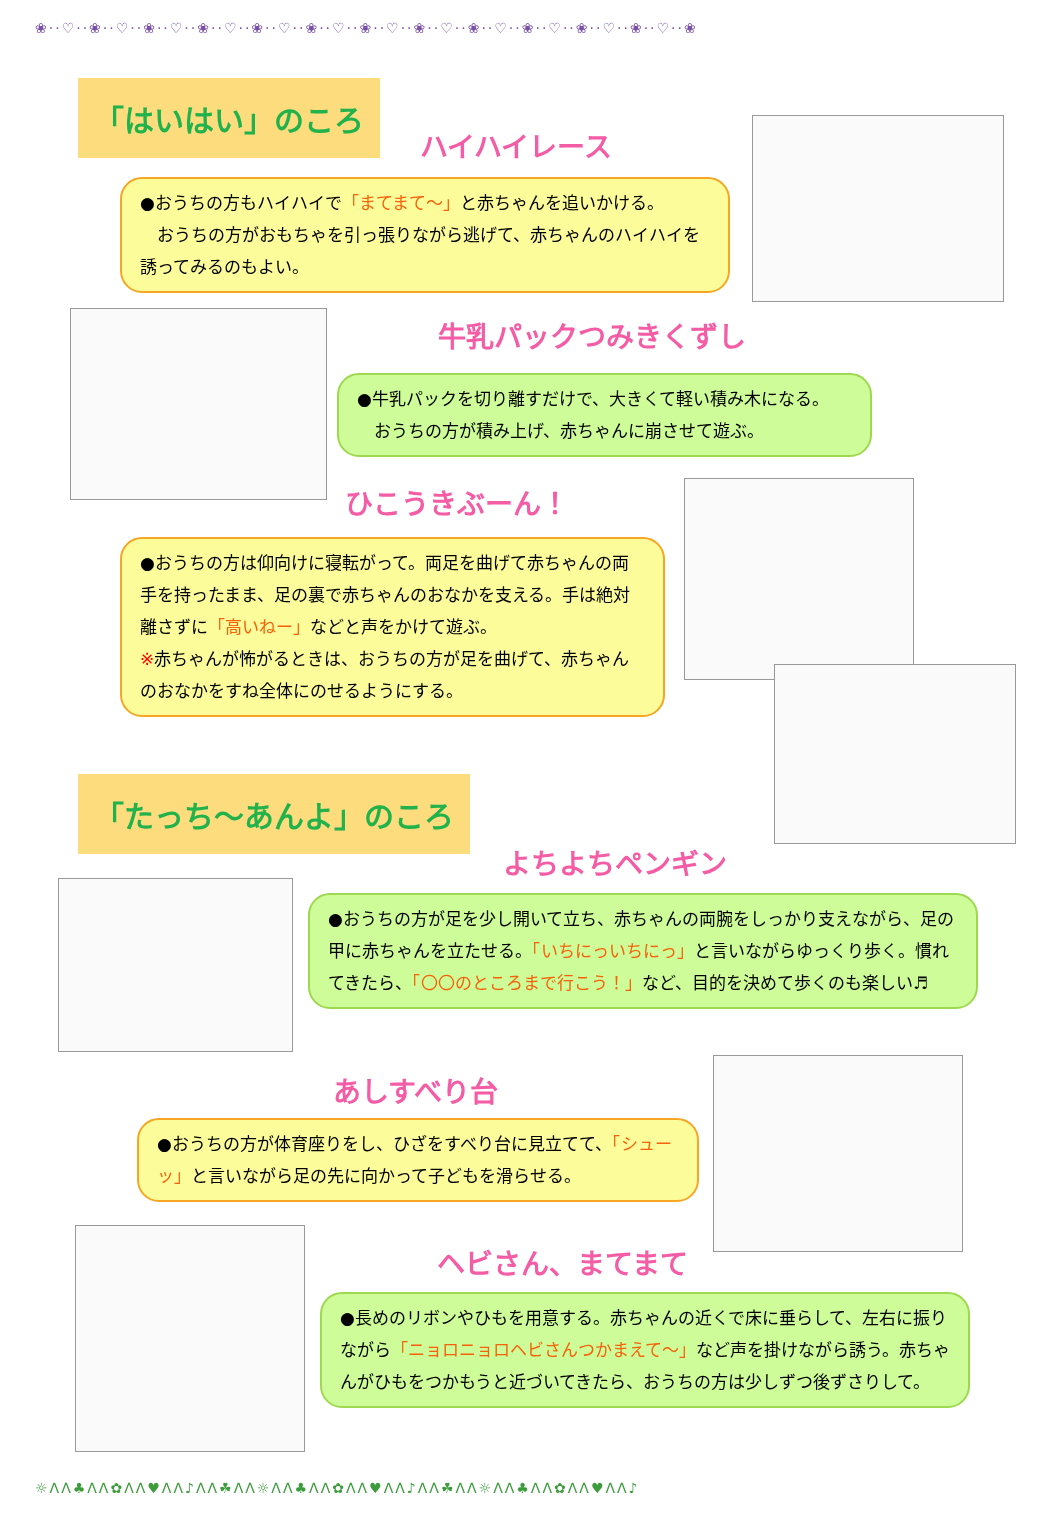❀··♡··❀··♡··❀··♡··❀··♡··❀··♡··❀··♡··❀··♡··❀··♡··❀··♡··❀··♡··❀··♡··❀··♡··❀
「はいはい」のころ
ハイハイレース
●おうちの方もハイハイで「まてまて～」と赤ちゃんを追いかける。
　おうちの方がおもちゃを引っ張りながら逃げて、赤ちゃんのハイハイを誘ってみるのもよい。
牛乳パックつみきくずし
●牛乳パックを切り離すだけで、大きくて軽い積み木になる。
　おうちの方が積み上げ、赤ちゃんに崩させて遊ぶ。
ひこうきぶーん！
●おうちの方は仰向けに寝転がって。両足を曲げて赤ちゃんの両手を持ったまま、足の裏で赤ちゃんのおなかを支える。手は絶対離さずに「高いねー」などと声をかけて遊ぶ。
※赤ちゃんが怖がるときは、おうちの方が足を曲げて、赤ちゃんのおなかをすね全体にのせるようにする。
「たっち～あんよ」のころ
よちよちペンギン
●おうちの方が足を少し開いて立ち、赤ちゃんの両腕をしっかり支えながら、足の甲に赤ちゃんを立たせる。「いちにっいちにっ」と言いながらゆっくり歩く。慣れてきたら、「〇〇のところまで行こう！」など、目的を決めて歩くのも楽しい♬
あしすべり台
●おうちの方が体育座りをし、ひざをすべり台に見立てて、「シューッ」と言いながら足の先に向かって子どもを滑らせる。
ヘビさん、まてまて
●長めのリボンやひもを用意する。赤ちゃんの近くで床に垂らして、左右に振りながら「ニョロニョロヘビさんつかまえて～」など声を掛けながら誘う。赤ちゃんがひもをつかもうと近づいてきたら、おうちの方は少しずつ後ずさりして。
☼ΛΛ♣ΛΛ✿ΛΛ♥ΛΛ♪ΛΛ☘ΛΛ☼ΛΛ♣ΛΛ✿ΛΛ♥ΛΛ♪ΛΛ☘ΛΛ☼ΛΛ♣ΛΛ✿ΛΛ♥ΛΛ♪